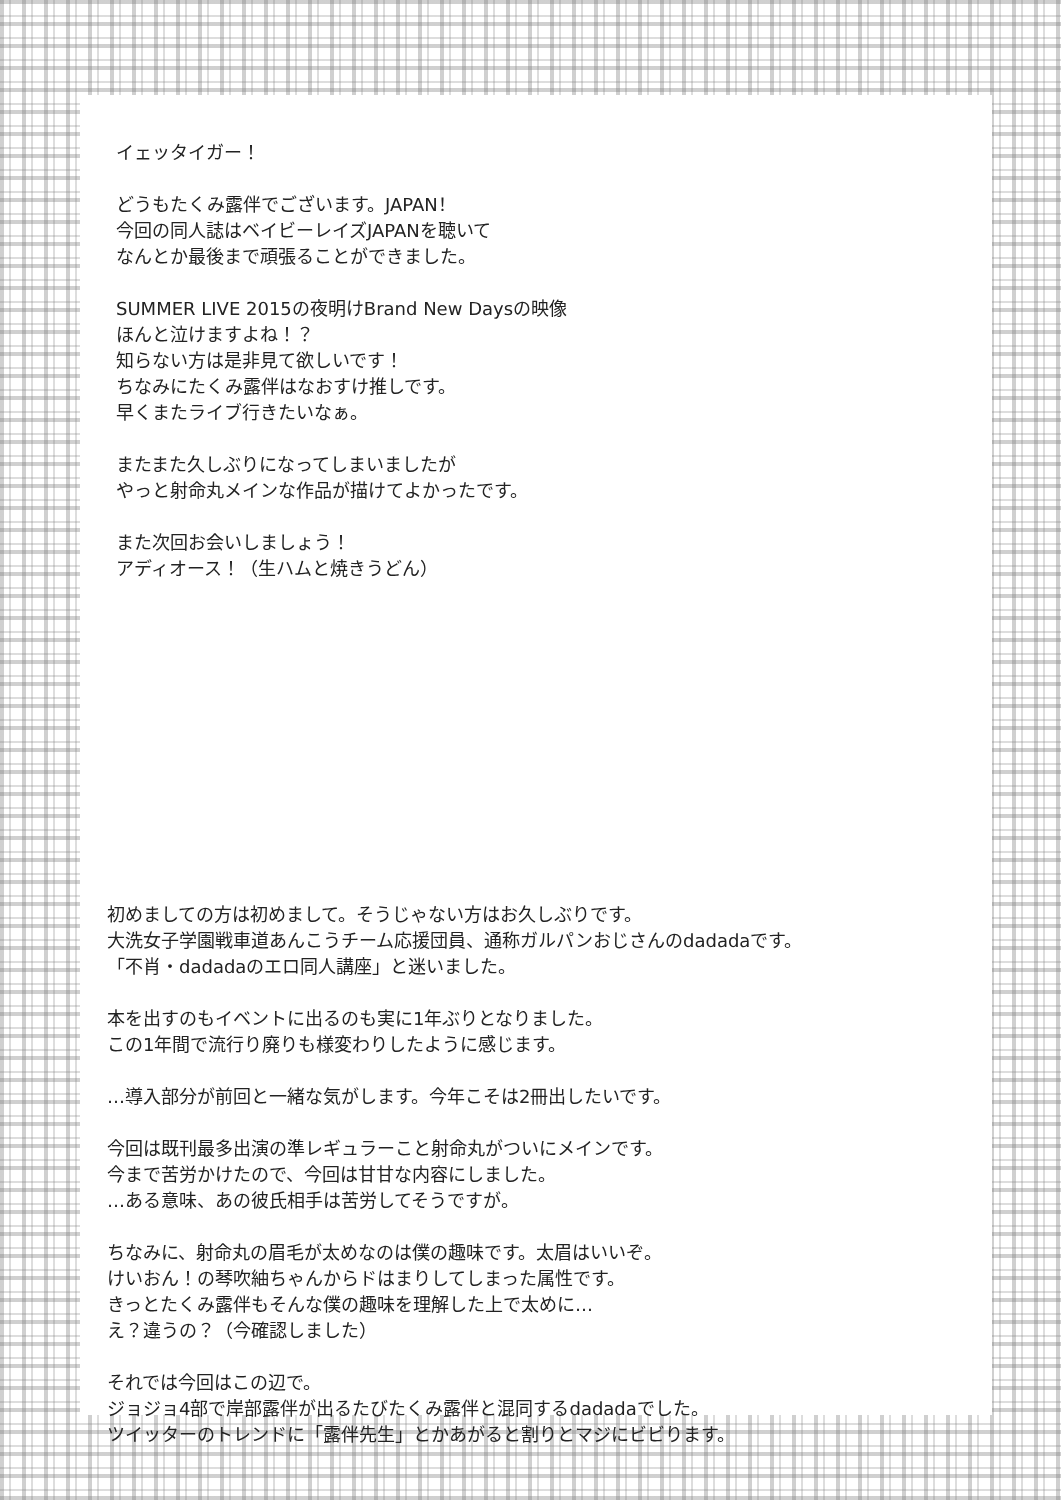イェッタイガー！
どうもたくみ露伴でございます。JAPAN！
今回の同人誌はベイビーレイズJAPANを聴いて
なんとか最後まで頑張ることができました。
SUMMER LIVE 2015の夜明けBrand New Daysの映像
ほんと泣けますよね！？
知らない方は是非見て欲しいです！
ちなみにたくみ露伴はなおすけ推しです。
早くまたライブ行きたいなぁ。
またまた久しぶりになってしまいましたが
やっと射命丸メインな作品が描けてよかったです。
また次回お会いしましょう！
アディオース！（生ハムと焼きうどん）
初めましての方は初めまして。そうじゃない方はお久しぶりです。
大洗女子学園戦車道あんこうチーム応援団員、通称ガルパンおじさんのdadadaです。
「不肖・dadadaのエロ同人講座」と迷いました。
本を出すのもイベントに出るのも実に1年ぶりとなりました。
この1年間で流行り廃りも様変わりしたように感じます。
…導入部分が前回と一緒な気がします。今年こそは2冊出したいです。
今回は既刊最多出演の準レギュラーこと射命丸がついにメインです。
今まで苦労かけたので、今回は甘甘な内容にしました。
…ある意味、あの彼氏相手は苦労してそうですが。
ちなみに、射命丸の眉毛が太めなのは僕の趣味です。太眉はいいぞ。
けいおん！の琴吹紬ちゃんからドはまりしてしまった属性です。
きっとたくみ露伴もそんな僕の趣味を理解した上で太めに…
え？違うの？（今確認しました）
それでは今回はこの辺で。
ジョジョ4部で岸部露伴が出るたびたくみ露伴と混同するdadadaでした。
ツイッターのトレンドに「露伴先生」とかあがると割りとマジにビビります。